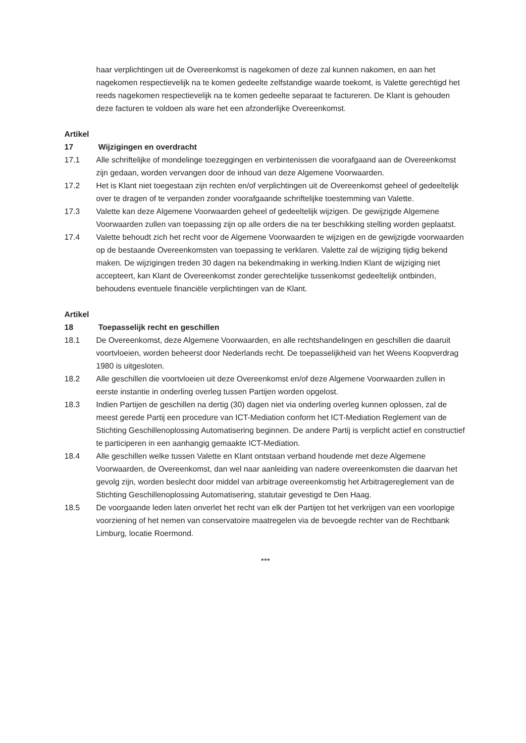haar verplichtingen uit de Overeenkomst is nagekomen of deze zal kunnen nakomen, en aan het nagekomen respectievelijk na te komen gedeelte zelfstandige waarde toekomt, is Valette gerechtigd het reeds nagekomen respectievelijk na te komen gedeelte separaat te factureren. De Klant is gehouden deze facturen te voldoen als ware het een afzonderlijke Overeenkomst.
Artikel 17 Wijzigingen en overdracht
17.1 Alle schriftelijke of mondelinge toezeggingen en verbintenissen die voorafgaand aan de Overeenkomst zijn gedaan, worden vervangen door de inhoud van deze Algemene Voorwaarden.
17.2 Het is Klant niet toegestaan zijn rechten en/of verplichtingen uit de Overeenkomst geheel of gedeeltelijk over te dragen of te verpanden zonder voorafgaande schriftelijke toestemming van Valette.
17.3 Valette kan deze Algemene Voorwaarden geheel of gedeeltelijk wijzigen. De gewijzigde Algemene Voorwaarden zullen van toepassing zijn op alle orders die na ter beschikking stelling worden geplaatst.
17.4 Valette behoudt zich het recht voor de Algemene Voorwaarden te wijzigen en de gewijzigde voorwaarden op de bestaande Overeenkomsten van toepassing te verklaren. Valette zal de wijziging tijdig bekend maken. De wijzigingen treden 30 dagen na bekendmaking in werking.Indien Klant de wijziging niet accepteert, kan Klant de Overeenkomst zonder gerechtelijke tussenkomst gedeeltelijk ontbinden, behoudens eventuele financiële verplichtingen van de Klant.
Artikel 18 Toepasselijk recht en geschillen
18.1 De Overeenkomst, deze Algemene Voorwaarden, en alle rechtshandelingen en geschillen die daaruit voortvloeien, worden beheerst door Nederlands recht. De toepasselijkheid van het Weens Koopverdrag 1980 is uitgesloten.
18.2 Alle geschillen die voortvloeien uit deze Overeenkomst en/of deze Algemene Voorwaarden zullen in eerste instantie in onderling overleg tussen Partijen worden opgelost.
18.3 Indien Partijen de geschillen na dertig (30) dagen niet via onderling overleg kunnen oplossen, zal de meest gerede Partij een procedure van ICT-Mediation conform het ICT-Mediation Reglement van de Stichting Geschillenoplossing Automatisering beginnen. De andere Partij is verplicht actief en constructief te participeren in een aanhangig gemaakte ICT-Mediation.
18.4 Alle geschillen welke tussen Valette en Klant ontstaan verband houdende met deze Algemene Voorwaarden, de Overeenkomst, dan wel naar aanleiding van nadere overeenkomsten die daarvan het gevolg zijn, worden beslecht door middel van arbitrage overeenkomstig het Arbitragereglement van de Stichting Geschillenoplossing Automatisering, statutair gevestigd te Den Haag.
18.5 De voorgaande leden laten onverlet het recht van elk der Partijen tot het verkrijgen van een voorlopige voorziening of het nemen van conservatoire maatregelen via de bevoegde rechter van de Rechtbank Limburg, locatie Roermond.
***